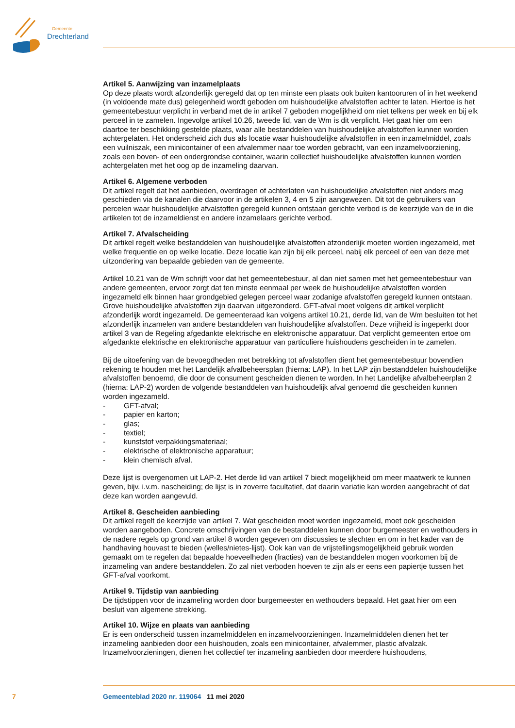Gemeente
Drechterland
Artikel 5. Aanwijzing van inzamelplaats
Op deze plaats wordt afzonderlijk geregeld dat op ten minste een plaats ook buiten kantooruren of in het weekend (in voldoende mate dus) gelegenheid wordt geboden om huishoudelijke afvalstoffen achter te laten. Hiertoe is het gemeentebestuur verplicht in verband met de in artikel 7 geboden mogelijkheid om niet telkens per week en bij elk perceel in te zamelen. Ingevolge artikel 10.26, tweede lid, van de Wm is dit verplicht. Het gaat hier om een daartoe ter beschikking gestelde plaats, waar alle bestanddelen van huishoudelijke afvalstoffen kunnen worden achtergelaten. Het onderscheid zich dus als locatie waar huishoudelijke afvalstoffen in een inzamelmiddel, zoals een vuilniszak, een minicontainer of een afvalemmer naar toe worden gebracht, van een inzamelvoorziening, zoals een boven- of een ondergrondse container, waarin collectief huishoudelijke afvalstoffen kunnen worden achtergelaten met het oog op de inzameling daarvan.
Artikel 6. Algemene verboden
Dit artikel regelt dat het aanbieden, overdragen of achterlaten van huishoudelijke afvalstoffen niet anders mag geschieden via de kanalen die daarvoor in de artikelen 3, 4 en 5 zijn aangewezen. Dit tot de gebruikers van percelen waar huishoudelijke afvalstoffen geregeld kunnen ontstaan gerichte verbod is de keerzijde van de in die artikelen tot de inzameldienst en andere inzamelaars gerichte verbod.
Artikel 7. Afvalscheiding
Dit artikel regelt welke bestanddelen van huishoudelijke afvalstoffen afzonderlijk moeten worden ingezameld, met welke frequentie en op welke locatie. Deze locatie kan zijn bij elk perceel, nabij elk perceel of een van deze met uitzondering van bepaalde gebieden van de gemeente.
Artikel 10.21 van de Wm schrijft voor dat het gemeentebestuur, al dan niet samen met het gemeentebestuur van andere gemeenten, ervoor zorgt dat ten minste eenmaal per week de huishoudelijke afvalstoffen worden ingezameld elk binnen haar grondgebied gelegen perceel waar zodanige afvalstoffen geregeld kunnen ontstaan. Grove huishoudelijke afvalstoffen zijn daarvan uitgezonderd. GFT-afval moet volgens dit artikel verplicht afzonderlijk wordt ingezameld. De gemeenteraad kan volgens artikel 10.21, derde lid, van de Wm besluiten tot het afzonderlijk inzamelen van andere bestanddelen van huishoudelijke afvalstoffen. Deze vrijheid is ingeperkt door artikel 3 van de Regeling afgedankte elektrische en elektronische apparatuur. Dat verplicht gemeenten ertoe om afgedankte elektrische en elektronische apparatuur van particuliere huishoudens gescheiden in te zamelen.
Bij de uitoefening van de bevoegdheden met betrekking tot afvalstoffen dient het gemeentebestuur bovendien rekening te houden met het Landelijk afvalbeheersplan (hierna: LAP). In het LAP zijn bestanddelen huishoudelijke afvalstoffen benoemd, die door de consument gescheiden dienen te worden. In het Landelijke afvalbeheerplan 2 (hierna: LAP-2) worden de volgende bestanddelen van huishoudelijk afval genoemd die gescheiden kunnen worden ingezameld.
- GFT-afval;
- papier en karton;
- glas;
- textiel;
- kunststof verpakkingsmateriaal;
- elektrische of elektronische apparatuur;
- klein chemisch afval.
Deze lijst is overgenomen uit LAP-2. Het derde lid van artikel 7 biedt mogelijkheid om meer maatwerk te kunnen geven, bijv. i.v.m. nascheiding; de lijst is in zoverre facultatief, dat daarin variatie kan worden aangebracht of dat deze kan worden aangevuld.
Artikel 8. Gescheiden aanbieding
Dit artikel regelt de keerzijde van artikel 7. Wat gescheiden moet worden ingezameld, moet ook gescheiden worden aangeboden. Concrete omschrijvingen van de bestanddelen kunnen door burgemeester en wethouders in de nadere regels op grond van artikel 8 worden gegeven om discussies te slechten en om in het kader van de handhaving houvast te bieden (welles/nietes-lijst). Ook kan van de vrijstellingsmogelijkheid gebruik worden gemaakt om te regelen dat bepaalde hoeveelheden (fracties) van de bestanddelen mogen voorkomen bij de inzameling van andere bestanddelen. Zo zal niet verboden hoeven te zijn als er eens een papiertje tussen het GFT-afval voorkomt.
Artikel 9. Tijdstip van aanbieding
De tijdstippen voor de inzameling worden door burgemeester en wethouders bepaald. Het gaat hier om een besluit van algemene strekking.
Artikel 10. Wijze en plaats van aanbieding
Er is een onderscheid tussen inzamelmiddelen en inzamelvoorzieningen. Inzamelmiddelen dienen het ter inzameling aanbieden door een huishouden, zoals een minicontainer, afvalemmer, plastic afvalzak. Inzamelvoorzieningen, dienen het collectief ter inzameling aanbieden door meerdere huishoudens,
7 Gemeenteblad 2020 nr. 119064 11 mei 2020